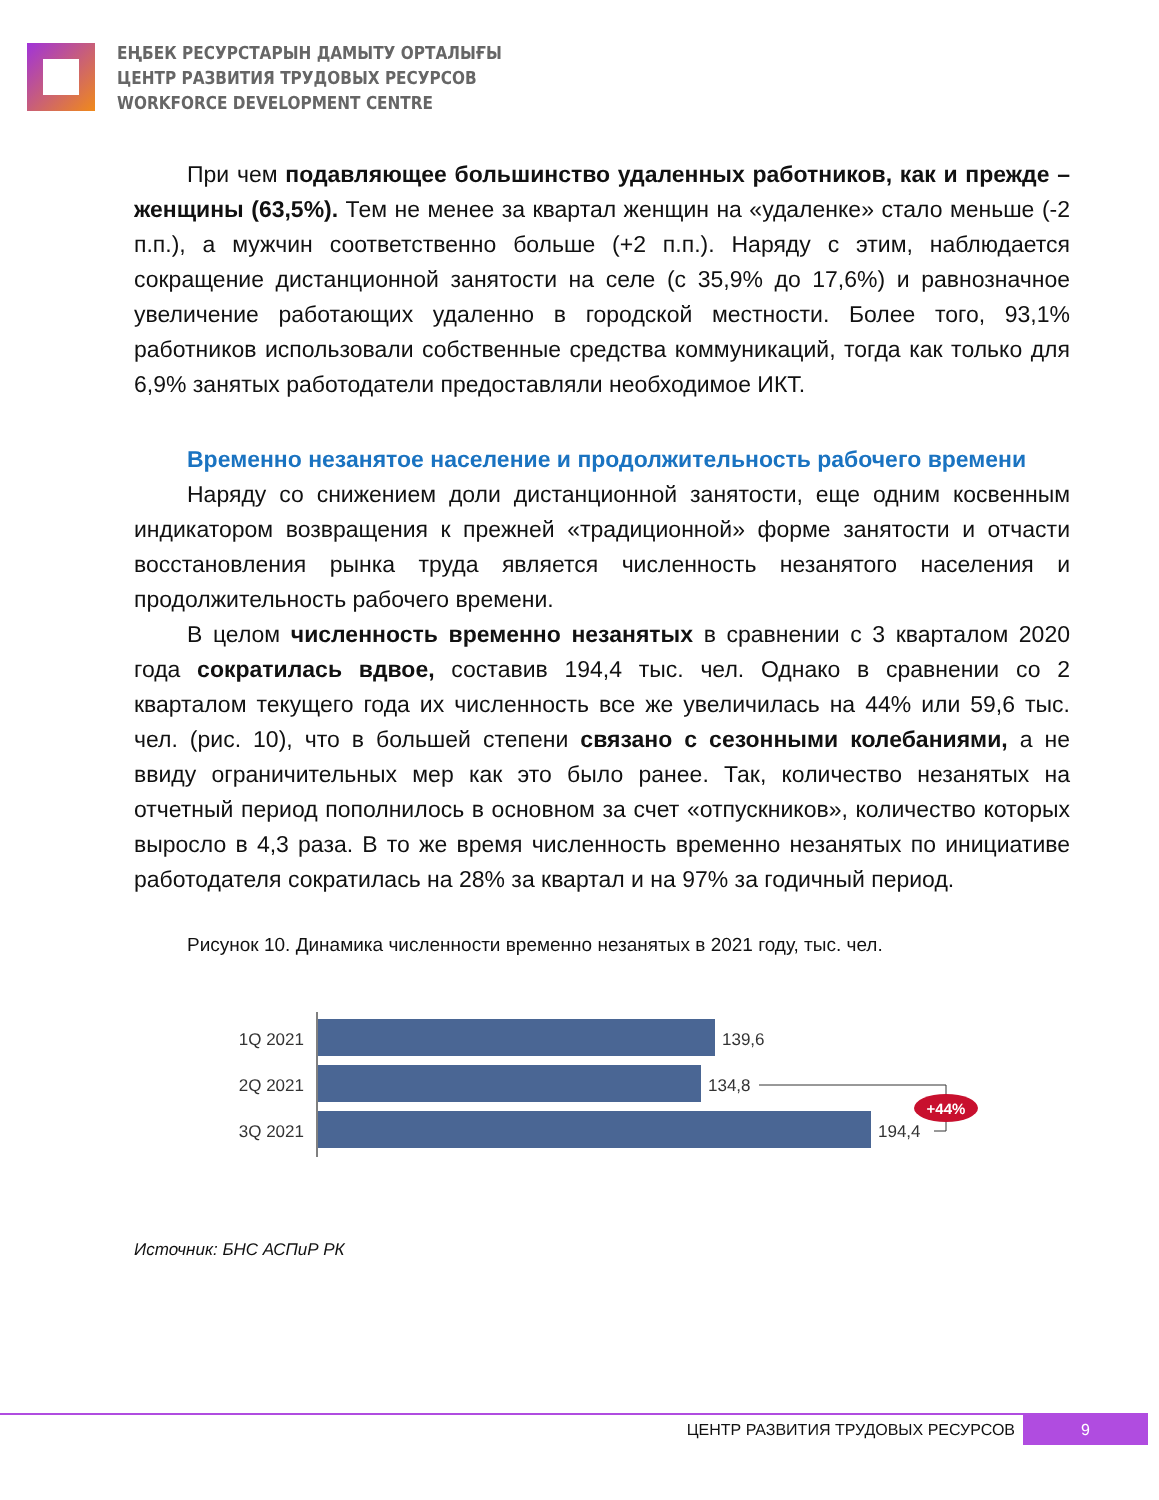ЕҢБЕК РЕСУРСТАРЫН ДАМЫТУ ОРТАЛЫҒЫ
ЦЕНТР РАЗВИТИЯ ТРУДОВЫХ РЕСУРСОВ
WORKFORCE DEVELOPMENT CENTRE
При чем подавляющее большинство удаленных работников, как и прежде – женщины (63,5%). Тем не менее за квартал женщин на «удаленке» стало меньше (-2 п.п.), а мужчин соответственно больше (+2 п.п.). Наряду с этим, наблюдается сокращение дистанционной занятости на селе (с 35,9% до 17,6%) и равнозначное увеличение работающих удаленно в городской местности. Более того, 93,1% работников использовали собственные средства коммуникаций, тогда как только для 6,9% занятых работодатели предоставляли необходимое ИКТ.
Временно незанятое население и продолжительность рабочего времени
Наряду со снижением доли дистанционной занятости, еще одним косвенным индикатором возвращения к прежней «традиционной» форме занятости и отчасти восстановления рынка труда является численность незанятого населения и продолжительность рабочего времени.
В целом численность временно незанятых в сравнении с 3 кварталом 2020 года сократилась вдвое, составив 194,4 тыс. чел. Однако в сравнении со 2 кварталом текущего года их численность все же увеличилась на 44% или 59,6 тыс. чел. (рис. 10), что в большей степени связано с сезонными колебаниями, а не ввиду ограничительных мер как это было ранее. Так, количество незанятых на отчетный период пополнилось в основном за счет «отпускников», количество которых выросло в 4,3 раза. В то же время численность временно незанятых по инициативе работодателя сократилась на 28% за квартал и на 97% за годичный период.
Рисунок 10. Динамика численности временно незанятых в 2021 году, тыс. чел.
1Q 2021
139,6
2Q 2021
134,8
3Q 2021
194,4
+44%
Источник: БНС АСПиР РК
ЦЕНТР РАЗВИТИЯ ТРУДОВЫХ РЕСУРСОВ 9